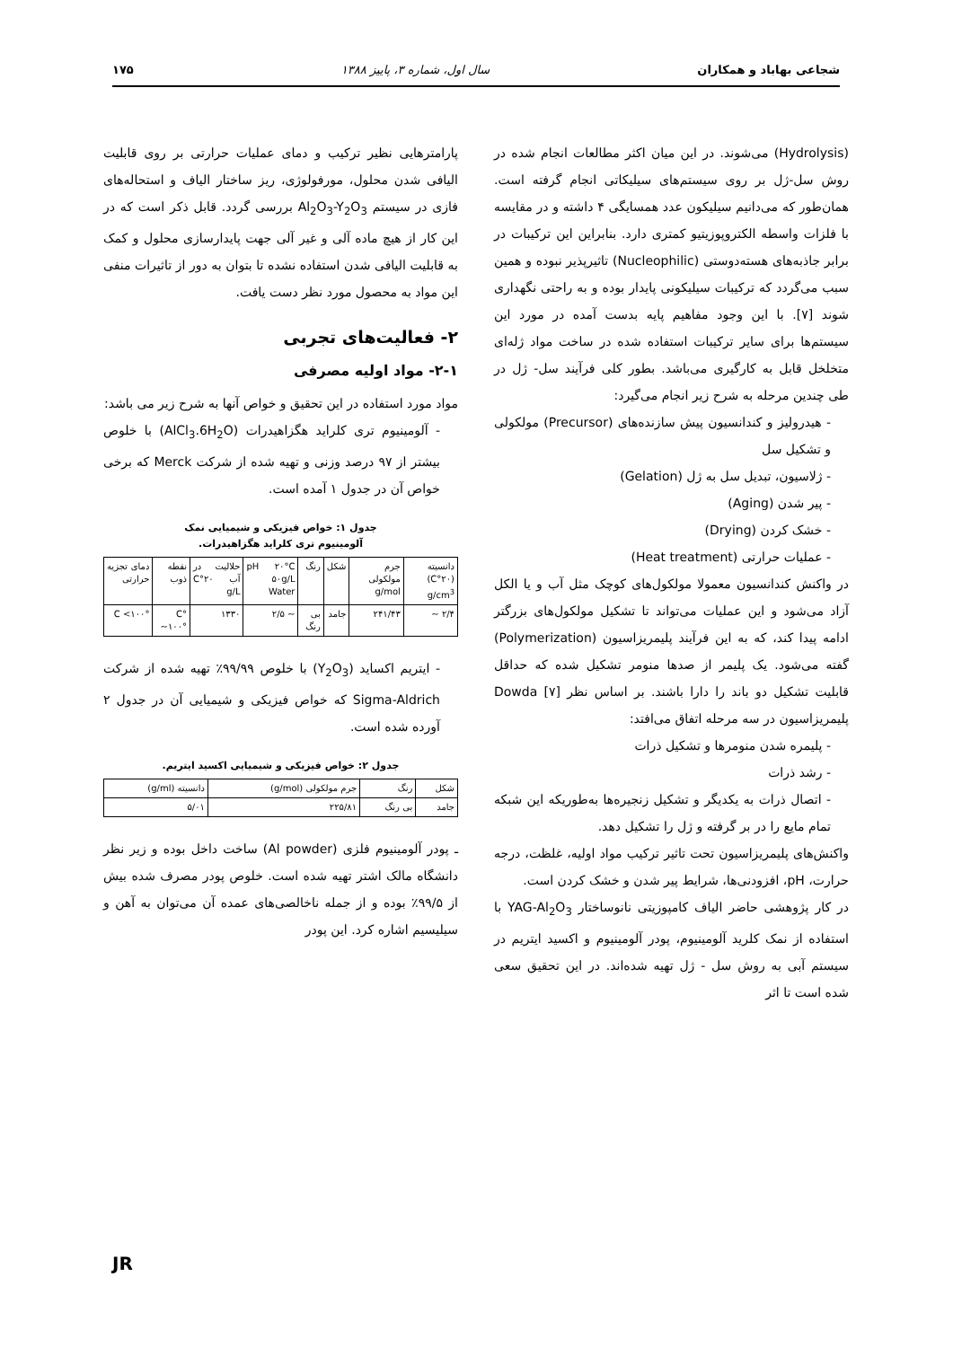شجاعی بهاباد و همکاران سال اول، شماره ۳، پاییز ۱۳۸۸ ۱۷۵
(Hydrolysis) می‌شوند. در این میان اکثر مطالعات انجام شده در روش سل-ژل بر روی سیستم‌های سیلیکاتی انجام گرفته است. همان‌طور که می‌دانیم سیلیکون عدد همسایگی ۴ داشته و در مقایسه با فلزات واسطه الکتروپوزیتیو کمتری دارد. بنابراین این ترکیبات در برابر جاذبه‌های هسته‌دوستی (Nucleophilic) تاثیرپذیر نبوده و همین سبب می‌گردد که ترکیبات سیلیکونی پایدار بوده و به راحتی نگهداری شوند [۷]. با این وجود مفاهیم پایه بدست آمده در مورد این سیستم‌ها برای سایر ترکیبات استفاده شده در ساخت مواد ژله‌ای متخلخل قابل به کارگیری می‌باشد. بطور کلی فرآیند سل- ژل در طی چندین مرحله به شرح زیر انجام می‌گیرد:
- هیدرولیز و کندانسیون پیش سازنده‌های (Precursor) مولکولی و تشکیل سل
- ژلاسیون، تبدیل سل به ژل (Gelation)
- پیر شدن (Aging)
- خشک کردن (Drying)
- عملیات حرارتی (Heat treatment)
در واکنش کندانسیون معمولا مولکول‌های کوچک مثل آب و یا الکل آزاد می‌شود و این عملیات می‌تواند تا تشکیل مولکول‌های بزرگتر ادامه پیدا کند، که به این فرآیند پلیمریزاسیون (Polymerization) گفته می‌شود. یک پلیمر از صدها منومر تشکیل شده که حداقل قابلیت تشکیل دو باند را دارا باشند. بر اساس نظر Dowda [۷] پلیمریزاسیون در سه مرحله اتفاق می‌افتد:
- پلیمره شدن منومرها و تشکیل ذرات
- رشد ذرات
- اتصال ذرات به یکدیگر و تشکیل زنجیره‌ها به‌طوریکه این شبکه تمام مایع را در بر گرفته و ژل را تشکیل دهد.
واکنش‌های پلیمریزاسیون تحت تاثیر ترکیب مواد اولیه، غلظت، درجه حرارت، pH، افزودنی‌ها، شرایط پیر شدن و خشک کردن است.
در کار پژوهشی حاضر الیاف کامپوزیتی نانوساختار YAG-Al<sub>2</sub>O<sub>3</sub> با استفاده از نمک کلرید آلومینیوم، پودر آلومینیوم و اکسید ایتریم در سیستم آبی به روش سل - ژل تهیه شده‌اند. در این تحقیق سعی شده است تا اثر
پارامترهایی نظیر ترکیب و دمای عملیات حرارتی بر روی قابلیت الیافی شدن محلول، مورفولوژی، ریز ساختار الیاف و استحاله‌های فازی در سیستم Al<sub>2</sub>O<sub>3</sub>-Y<sub>2</sub>O<sub>3</sub> بررسی گردد. قابل ذکر است که در این کار از هیچ ماده آلی و غیر آلی جهت پایدارسازی محلول و کمک به قابلیت الیافی شدن استفاده نشده تا بتوان به دور از تاثیرات منفی این مواد به محصول مورد نظر دست یافت.
۲- فعالیت‌های تجربی
۲-۱- مواد اولیه مصرفی
مواد مورد استفاده در این تحقیق و خواص آنها به شرح زیر می باشد:
- آلومینیوم تری کلراید هگزاهیدرات (AlCl<sub>3</sub>.6H<sub>2</sub>O) با خلوص بیشتر از ۹۷ درصد وزنی و تهیه شده از شرکت Merck که برخی خواص آن در جدول ۱ آمده است.
جدول ۱: خواص فیزیکی و شیمیایی نمک
آلومینیوم تری کلراید هگزاهیدرات.
| دانسیته (۲۰°C) g/cm<sup>3</sup> | جرم مولکولی g/mol | شکل | رنگ | pH ۲۰°C ۵۰g/L Water | حلالیت در آب ۲۰°C g/L | نقطه ذوب | دمای تجزیه حرارتی |
| --- | --- | --- | --- | --- | --- | --- | --- |
| ۲/۴ ~ | ۲۴۱/۴۳ | جامد | بی رنگ | ~ ۲/۵ | ۱۳۳۰ | °C ~۱۰۰° | °C <۱۰۰ |
- ایتریم اکساید (Y<sub>2</sub>O<sub>3</sub>) با خلوص ۹۹/۹۹٪ تهیه شده از شرکت Sigma-Aldrich که خواص فیزیکی و شیمیایی آن در جدول ۲ آورده شده است.
جدول ۲: خواص فیزیکی و شیمیایی اکسید ایتریم.
| شکل | رنگ | جرم مولکولی (g/mol) | دانسیته (g/ml) |
| --- | --- | --- | --- |
| جامد | بی رنگ | ۲۲۵/۸۱ | ۵/۰۱ |
ـ پودر آلومینیوم فلزی (Al powder) ساخت داخل بوده و زیر نظر دانشگاه مالک اشتر تهیه شده است. خلوص پودر مصرف شده بیش از ۹۹/۵٪ بوده و از جمله ناخالصی‌های عمده آن می‌توان به آهن و سیلیسیم اشاره کرد. این پودر
JR